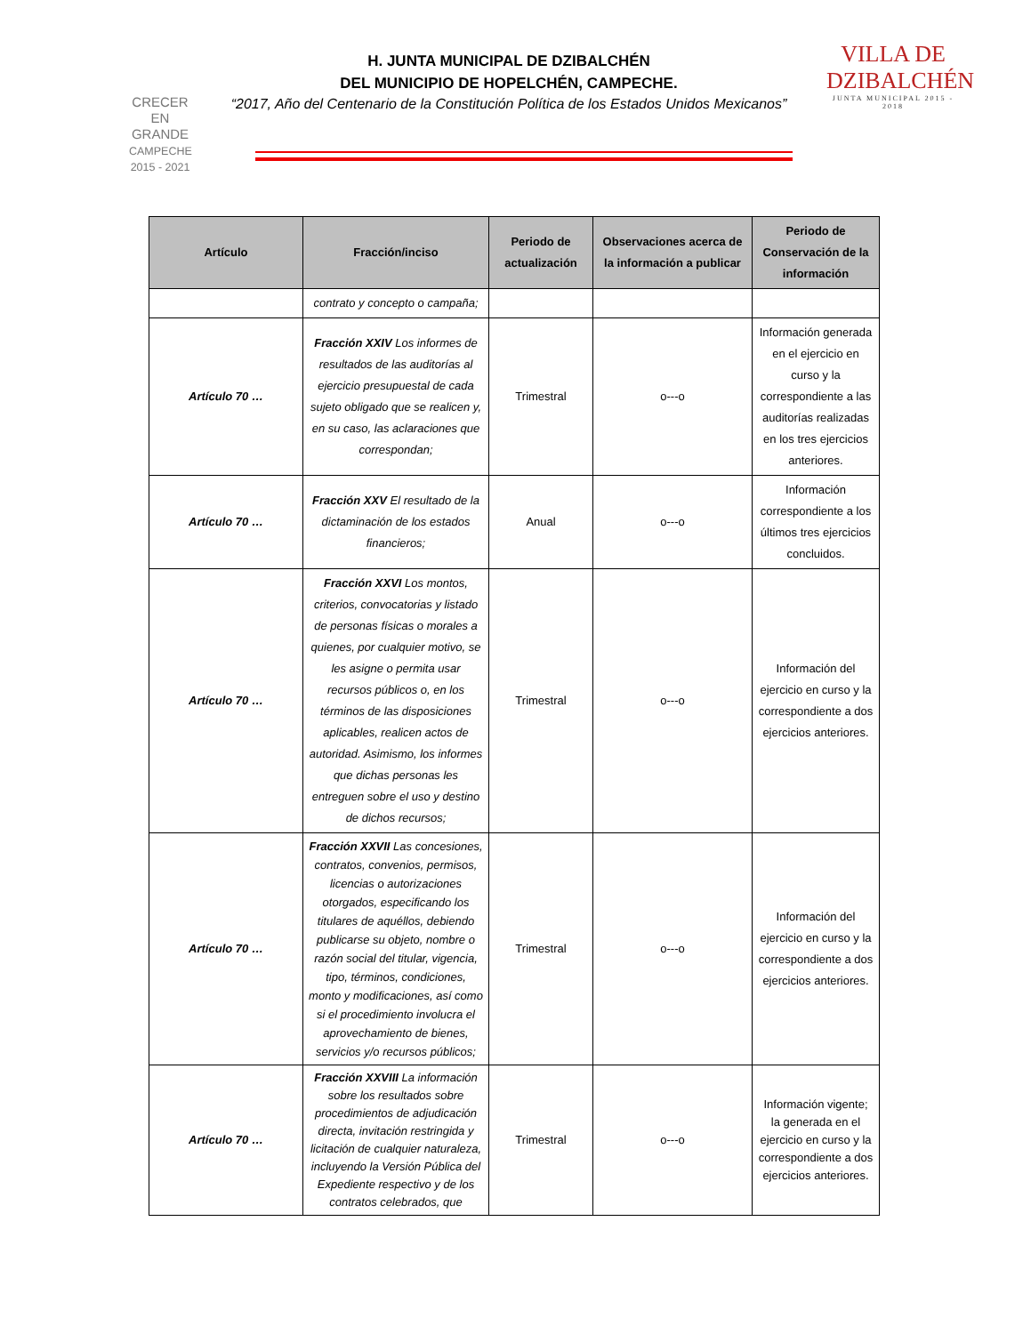CRECER
EN
GRANDE
CAMPECHE 2015 - 2021
H. JUNTA MUNICIPAL DE DZIBALCHÉN
DEL MUNICIPIO DE HOPELCHÉN, CAMPECHE.
“2017, Año del Centenario de la Constitución Política de los Estados Unidos Mexicanos”
VILLA DE
DZIBALCHÉN
JUNTA MUNICIPAL 2015 - 2018
| Artículo | Fracción/inciso | Periodo de actualización | Observaciones acerca de la información a publicar | Periodo de Conservación de la información |
| --- | --- | --- | --- | --- |
| | contrato y concepto o campaña; | | | |
| Artículo 70 … | Fracción XXIV Los informes de resultados de las auditorías al ejercicio presupuestal de cada sujeto obligado que se realicen y, en su caso, las aclaraciones que correspondan; | Trimestral | o---o | Información generada en el ejercicio en curso y la correspondiente a las auditorías realizadas en los tres ejercicios anteriores. |
| Artículo 70 … | Fracción XXV El resultado de la dictaminación de los estados financieros; | Anual | o---o | Información correspondiente a los últimos tres ejercicios concluidos. |
| Artículo 70 … | Fracción XXVI Los montos, criterios, convocatorias y listado de personas físicas o morales a quienes, por cualquier motivo, se les asigne o permita usar recursos públicos o, en los términos de las disposiciones aplicables, realicen actos de autoridad. Asimismo, los informes que dichas personas les entreguen sobre el uso y destino de dichos recursos; | Trimestral | o---o | Información del ejercicio en curso y la correspondiente a dos ejercicios anteriores. |
| Artículo 70 … | Fracción XXVII Las concesiones, contratos, convenios, permisos, licencias o autorizaciones otorgados, especificando los titulares de aquéllos, debiendo publicarse su objeto, nombre o razón social del titular, vigencia, tipo, términos, condiciones, monto y modificaciones, así como si el procedimiento involucra el aprovechamiento de bienes, servicios y/o recursos públicos; | Trimestral | o---o | Información del ejercicio en curso y la correspondiente a dos ejercicios anteriores. |
| Artículo 70 … | Fracción XXVIII La información sobre los resultados sobre procedimientos de adjudicación directa, invitación restringida y licitación de cualquier naturaleza, incluyendo la Versión Pública del Expediente respectivo y de los contratos celebrados, que | Trimestral | o---o | Información vigente; la generada en el ejercicio en curso y la correspondiente a dos ejercicios anteriores. |